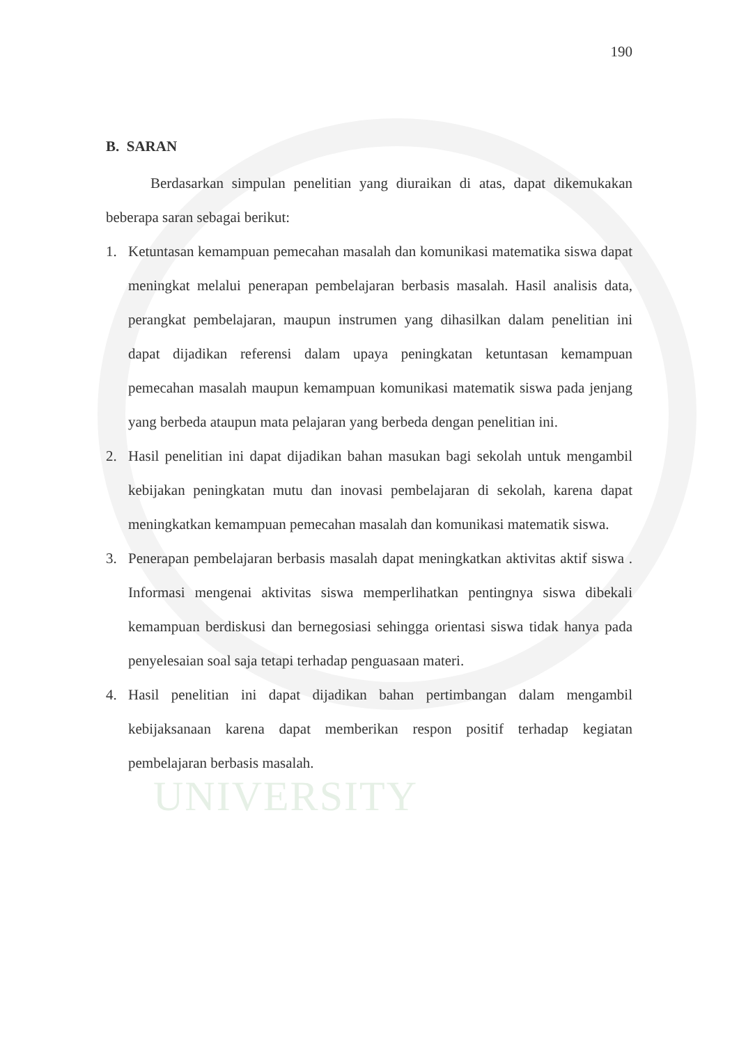UNIVERSITY
190
B. SARAN
Berdasarkan simpulan penelitian yang diuraikan di atas, dapat dikemukakan beberapa saran sebagai berikut:
1. Ketuntasan kemampuan pemecahan masalah dan komunikasi matematika siswa dapat meningkat melalui penerapan pembelajaran berbasis masalah. Hasil analisis data, perangkat pembelajaran, maupun instrumen yang dihasilkan dalam penelitian ini dapat dijadikan referensi dalam upaya peningkatan ketuntasan kemampuan pemecahan masalah maupun kemampuan komunikasi matematik siswa pada jenjang yang berbeda ataupun mata pelajaran yang berbeda dengan penelitian ini.
2. Hasil penelitian ini dapat dijadikan bahan masukan bagi sekolah untuk mengambil kebijakan peningkatan mutu dan inovasi pembelajaran di sekolah, karena dapat meningkatkan kemampuan pemecahan masalah dan komunikasi matematik siswa.
3. Penerapan pembelajaran berbasis masalah dapat meningkatkan aktivitas aktif siswa . Informasi mengenai aktivitas siswa memperlihatkan pentingnya siswa dibekali kemampuan berdiskusi dan bernegosiasi sehingga orientasi siswa tidak hanya pada penyelesaian soal saja tetapi terhadap penguasaan materi.
4. Hasil penelitian ini dapat dijadikan bahan pertimbangan dalam mengambil kebijaksanaan karena dapat memberikan respon positif terhadap kegiatan pembelajaran berbasis masalah.